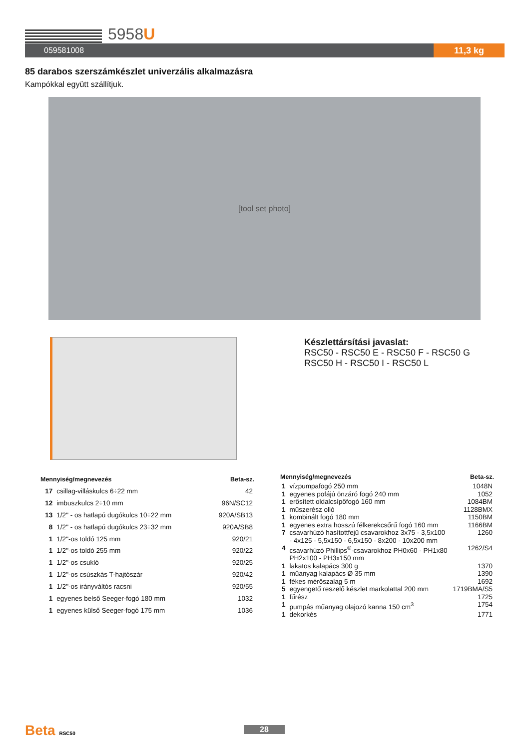5958U
059581008 11,3 kg
85 darabos szerszámkészlet univerzális alkalmazásra
Kampókkal együtt szállítjuk.
[tool set photo]
Készlettársítási javaslat:
RSC50 - RSC50 E - RSC50 F - RSC50 G
RSC50 H - RSC50 I - RSC50 L
| Mennyiség/megnevezés | | Beta-sz. |
| --- | --- | --- |
| 17 | csillag-villáskulcs 6÷22 mm | 42 |
| 12 | imbuszkulcs 2÷10 mm | 96N/SC12 |
| 13 | 1/2" - os hatlapú dugókulcs 10÷22 mm | 920A/SB13 |
| 8 | 1/2" - os hatlapú dugókulcs 23÷32 mm | 920A/SB8 |
| 1 | 1/2"-os toldó 125 mm | 920/21 |
| 1 | 1/2"-os toldó 255 mm | 920/22 |
| 1 | 1/2"-os csukló | 920/25 |
| 1 | 1/2"-os csúszkás T-hajtószár | 920/42 |
| 1 | 1/2"-os irányváltós racsni | 920/55 |
| 1 | egyenes belső Seeger-fogó 180 mm | 1032 |
| 1 | egyenes külső Seeger-fogó 175 mm | 1036 |
| Mennyiség/megnevezés | | Beta-sz. |
| --- | --- | --- |
| 1 | vízpumpafogó 250 mm | 1048N |
| 1 | egyenes pofájú önzáró fogó 240 mm | 1052 |
| 1 | erősített oldalcsípőfogó 160 mm | 1084BM |
| 1 | műszerész olló | 1128BMX |
| 1 | kombinált fogó 180 mm | 1150BM |
| 1 | egyenes extra hosszú félkerekcsőrű fogó 160 mm | 1166BM |
| 7 | csavarhúzó hasítottfejű csavarokhoz 3x75 - 3,5x100 - 4x125 - 5,5x150 - 6,5x150 - 8x200 - 10x200 mm | 1260 |
| 4 | csavarhúzó Phillips<sup>®</sup>-csavarokhoz PH0x60 - PH1x80 PH2x100 - PH3x150 mm | 1262/S4 |
| 1 | lakatos kalapács 300 g | 1370 |
| 1 | műanyag kalapács Ø 35 mm | 1390 |
| 1 | fékes mérőszalag 5 m | 1692 |
| 5 | egyengető reszelő készlet markolattal 200 mm | 1719BMA/S5 |
| 1 | fűrész | 1725 |
| 1 | pumpás műanyag olajozó kanna 150 cm<sup>3</sup> | 1754 |
| 1 | dekorkés | 1771 |
Beta RSC50 28